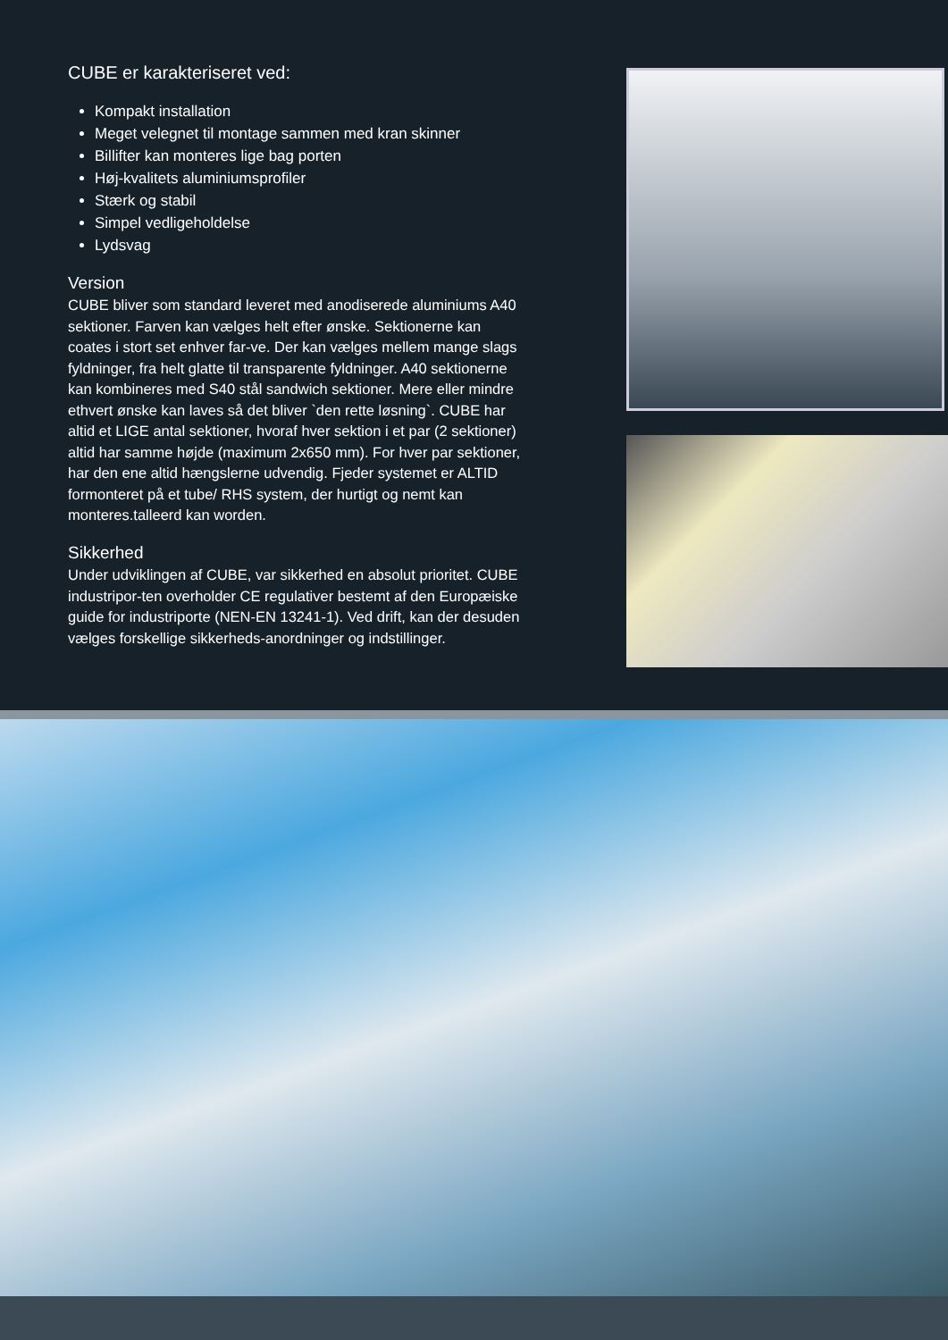CUBE er karakteriseret ved:
Kompakt installation
Meget velegnet til montage sammen med kran skinner
Billifter kan monteres lige bag porten
Høj-kvalitets aluminiumsprofiler
Stærk og stabil
Simpel vedligeholdelse
Lydsvag
Version
CUBE bliver som standard leveret med anodiserede aluminiums A40 sektioner. Farven kan vælges helt efter ønske. Sektionerne kan coates i stort set enhver far-ve. Der kan vælges mellem mange slags fyldninger, fra helt glatte til transparente fyldninger. A40 sektionerne kan kombineres med S40 stål sandwich sektioner. Mere eller mindre ethvert ønske kan laves så det bliver `den rette løsning`. CUBE har altid et LIGE antal sektioner, hvoraf hver sektion i et par (2 sektioner) altid har samme højde (maximum 2x650 mm). For hver par sektioner, har den ene altid hængslerne udvendig. Fjeder systemet er ALTID formonteret på et tube/ RHS system, der hurtigt og nemt kan monteres.talleerd kan worden.
Sikkerhed
Under udviklingen af CUBE, var sikkerhed en absolut prioritet. CUBE industripor-ten overholder CE regulativer bestemt af den Europæiske guide for industriporte (NEN-EN 13241-1). Ved drift, kan der desuden vælges forskellige sikkerheds-anordninger og indstillinger.